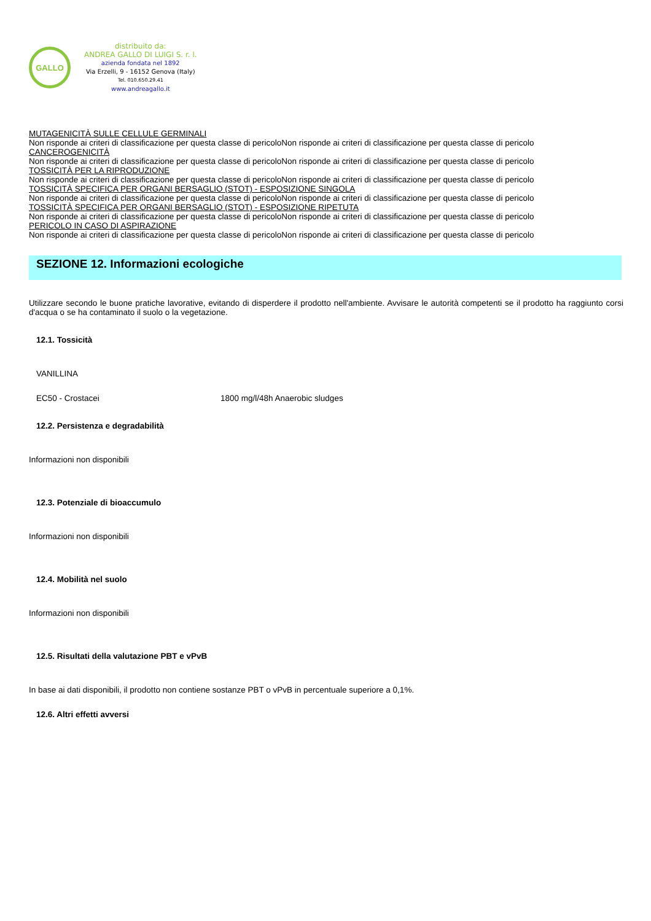GALLO
distribuito da:
ANDREA GALLO DI LUIGI S. r. l.
azienda fondata nel 1892
Via Erzelli, 9 - 16152 Genova (Italy)
Tel. 010.650.29.41
www.andreagallo.it
MUTAGENICITÀ SULLE CELLULE GERMINALI
Non risponde ai criteri di classificazione per questa classe di pericoloNon risponde ai criteri di classificazione per questa classe di pericolo
CANCEROGENICITÀ
Non risponde ai criteri di classificazione per questa classe di pericoloNon risponde ai criteri di classificazione per questa classe di pericolo
TOSSICITÀ PER LA RIPRODUZIONE
Non risponde ai criteri di classificazione per questa classe di pericoloNon risponde ai criteri di classificazione per questa classe di pericolo
TOSSICITÀ SPECIFICA PER ORGANI BERSAGLIO (STOT) - ESPOSIZIONE SINGOLA
Non risponde ai criteri di classificazione per questa classe di pericoloNon risponde ai criteri di classificazione per questa classe di pericolo
TOSSICITÀ SPECIFICA PER ORGANI BERSAGLIO (STOT) - ESPOSIZIONE RIPETUTA
Non risponde ai criteri di classificazione per questa classe di pericoloNon risponde ai criteri di classificazione per questa classe di pericolo
PERICOLO IN CASO DI ASPIRAZIONE
Non risponde ai criteri di classificazione per questa classe di pericoloNon risponde ai criteri di classificazione per questa classe di pericolo
SEZIONE 12. Informazioni ecologiche
Utilizzare secondo le buone pratiche lavorative, evitando di disperdere il prodotto nell'ambiente. Avvisare le autorità competenti se il prodotto ha raggiunto corsi d'acqua o se ha contaminato il suolo o la vegetazione.
12.1. Tossicità
VANILLINA
EC50 - Crostacei 1800 mg/l/48h Anaerobic sludges
12.2. Persistenza e degradabilità
Informazioni non disponibili
12.3. Potenziale di bioaccumulo
Informazioni non disponibili
12.4. Mobilità nel suolo
Informazioni non disponibili
12.5. Risultati della valutazione PBT e vPvB
In base ai dati disponibili, il prodotto non contiene sostanze PBT o vPvB in percentuale superiore a 0,1%.
12.6. Altri effetti avversi